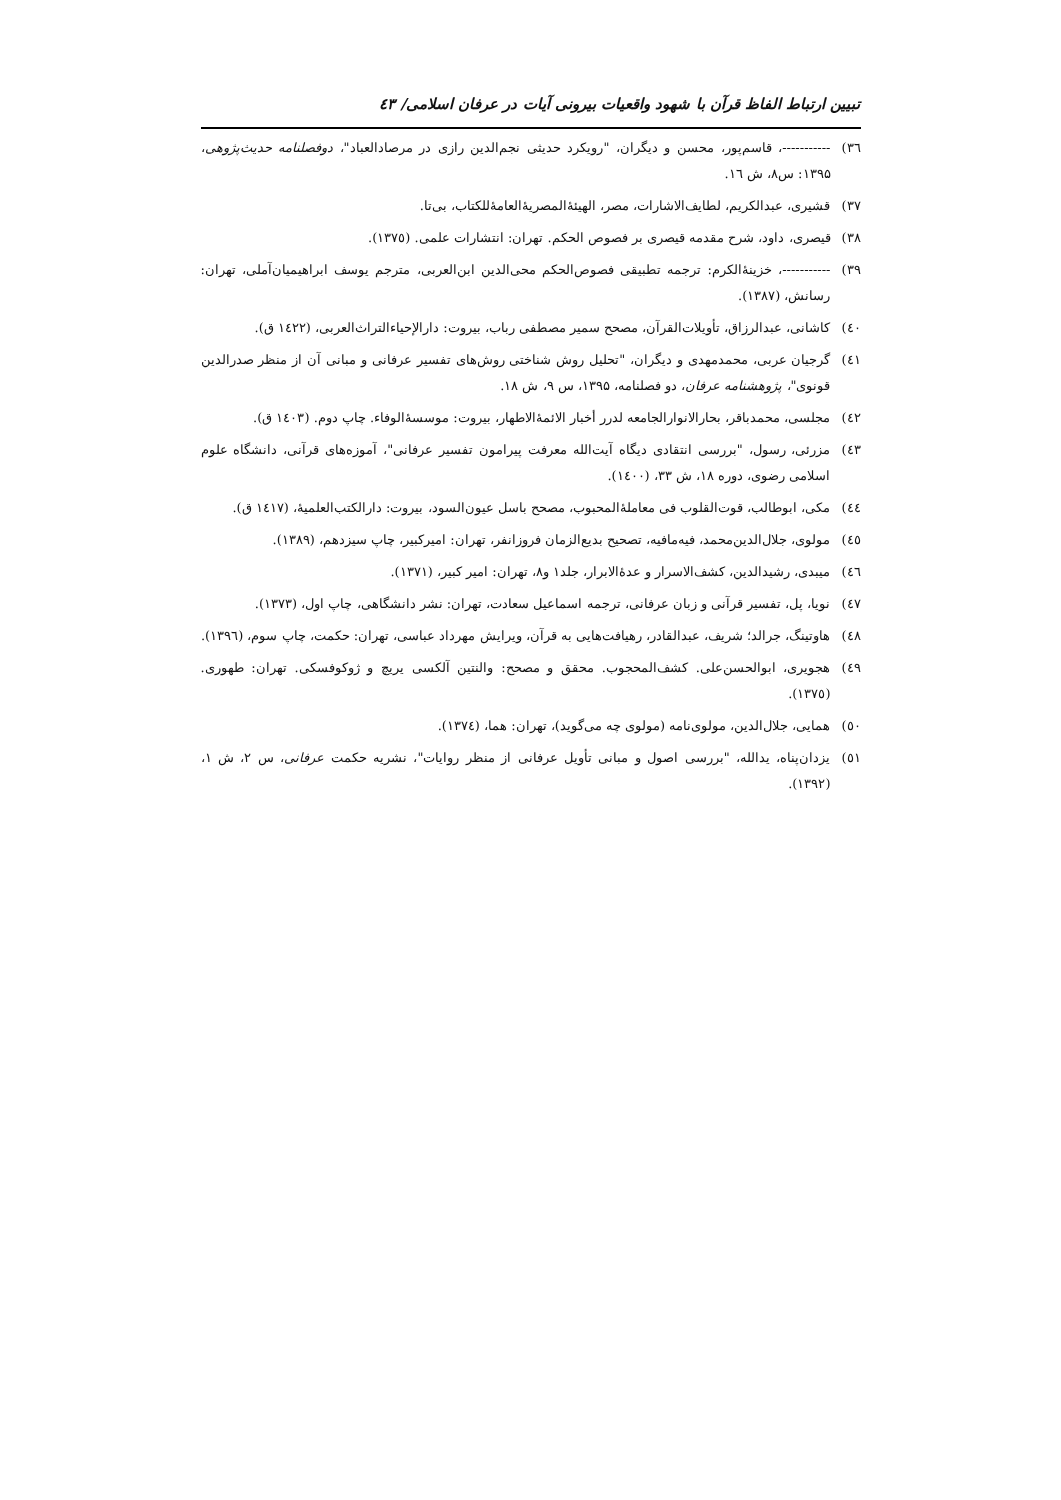تبیین ارتباط الفاظ قرآن با شهود واقعیات بیرونی آیات در عرفان اسلامی/ ٤٣
٣٦) -----------، قاسم‌پور، محسن و دیگران، "رویکرد حدیثی نجم‌الدین رازی در مرصادالعباد"، دوفصلنامه حدیث‌پژوهی، ۱۳۹۵: س۸، ش ١٦.
٣٧) قشیری، عبدالکریم، لطایف‌الاشارات، مصر، الهیئۀالمصریۀالعامۀللکتاب، بی‌تا.
٣٨) قیصری، داود، شرح مقدمه قیصری بر فصوص الحکم. تهران: انتشارات علمی. (١٣٧٥).
٣٩) -----------، خزینۀالکرم: ترجمه تطبیقی فصوص‌الحکم محی‌الدین ابن‌العربی، مترجم یوسف ابراهیمیان‌آملی، تهران: رسانش، (١٣٨٧).
٤٠) کاشانی، عبدالرزاق، تأویلات‌القرآن، مصحح سمیر مصطفی رباب، بیروت: دارالإحیاءالتراث‌العربی، (١٤٢٢ ق).
٤١) گرجیان عربی، محمدمهدی و دیگران، "تحلیل روش شناختی روش‌های تفسیر عرفانی و مبانی آن از منظر صدرالدین قونوی"، پژوهشنامه عرفان، دو فصلنامه، ۱۳۹۵، س ۹، ش ١٨.
٤٢) مجلسی، محمدباقر، بحارالانوارالجامعه لدرر أخبار الائمۀالاطهار، بیروت: موسسۀالوفاء. چاپ دوم. (١٤٠٣ ق).
٤٣) مزرئی، رسول، "بررسی انتقادی دیگاه آیت‌الله معرفت پیرامون تفسیر عرفانی"، آموزه‌های قرآنی، دانشگاه علوم اسلامی رضوی، دوره ١٨، ش ٣٣، (١٤٠٠).
٤٤) مکی، ابوطالب، قوت‌القلوب فی معاملۀالمحبوب، مصحح باسل عیون‌السود، بیروت: دارالکتب‌العلمیۀ، (١٤١٧ ق).
٤٥) مولوی، جلال‌الدین‌محمد، فیه‌مافیه، تصحیح بدیع‌الزمان فروزانفر، تهران: امیرکبیر، چاپ سیزدهم، (١٣٨٩).
٤٦) میبدی، رشیدالدین، کشف‌الاسرار و عدۀالابرار، جلد١ و٨، تهران: امیر کبیر، (١٣٧١).
٤٧) نویا، پل، تفسیر قرآنی و زبان عرفانی، ترجمه اسماعیل سعادت، تهران: نشر دانشگاهی، چاپ اول، (١٣٧٣).
٤٨) هاوتینگ، جرالد؛ شریف، عبدالقادر، رهیافت‌هایی به قرآن، ویرایش مهرداد عباسی، تهران: حکمت، چاپ سوم، (١٣٩٦).
٤٩) هجویری، ابوالحسن‌علی. کشف‌المحجوب. محقق و مصحح: والنتین آلکسی یریچ و ژوکوفسکی. تهران: طهوری. (١٣٧٥).
٥٠) همایی، جلال‌الدین، مولوی‌نامه (مولوی چه می‌گوید)، تهران: هما، (١٣٧٤).
٥١) یزدان‌پناه، یدالله، "بررسی اصول و مبانی تأویل عرفانی از منظر روایات"، نشریه حکمت عرفانی، س ٢، ش ١، (١٣٩٢).